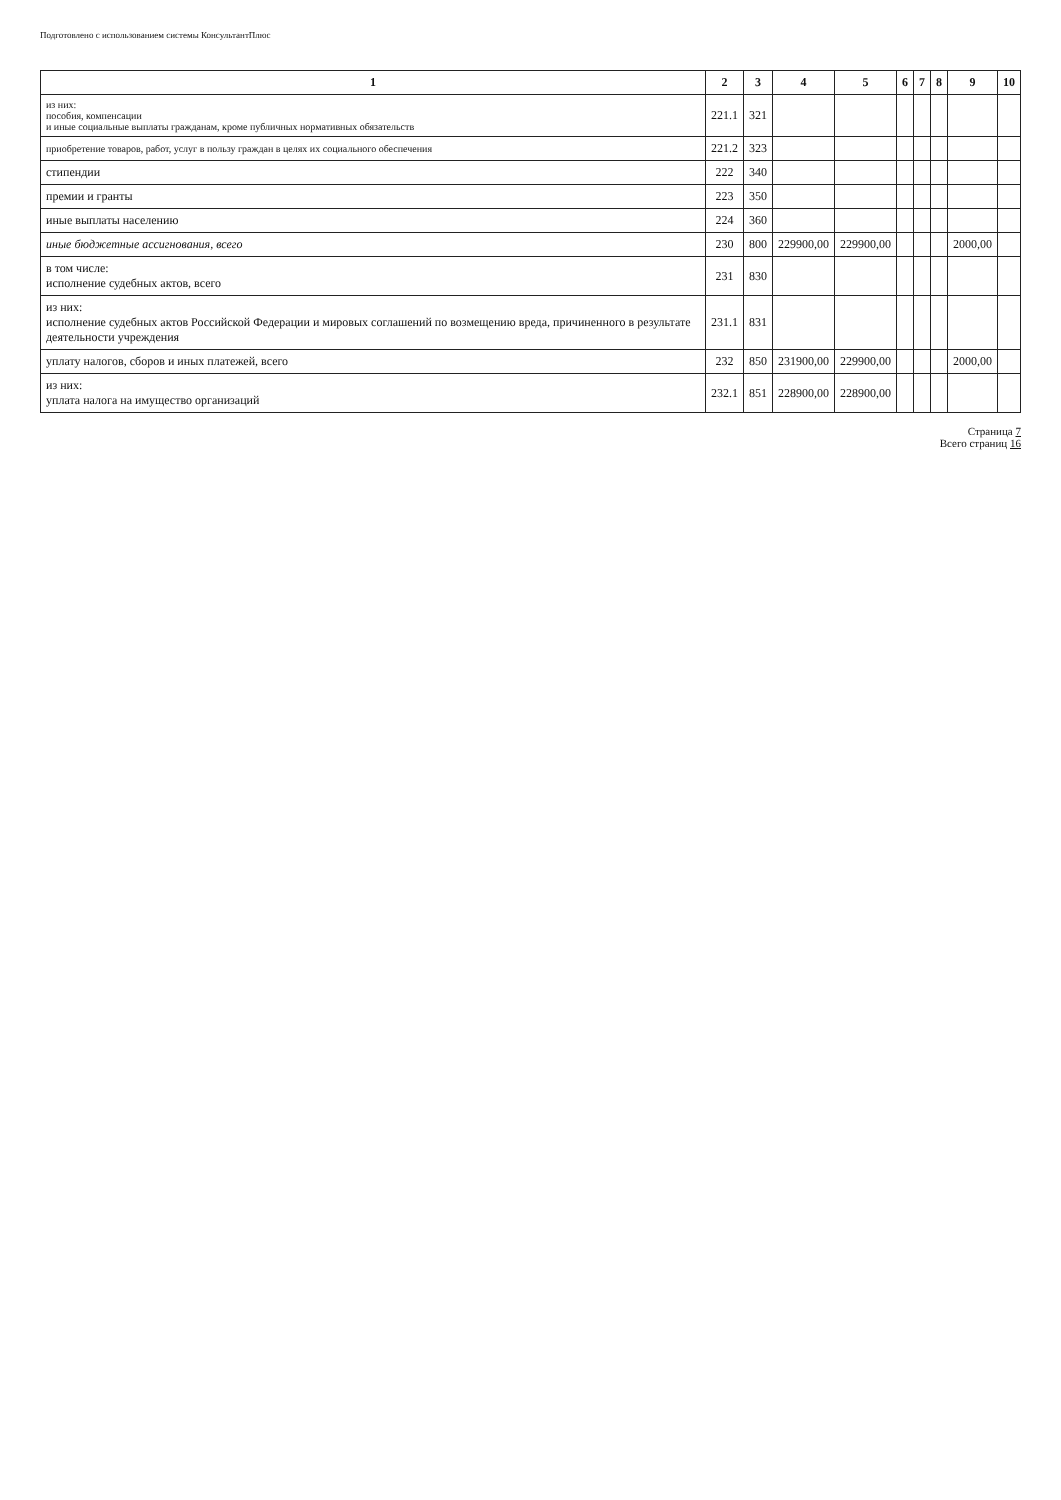Подготовлено с использованием системы КонсультантПлюс
| 1 | 2 | 3 | 4 | 5 | 6 | 7 | 8 | 9 | 10 |
| --- | --- | --- | --- | --- | --- | --- | --- | --- | --- |
| из них: пособия, компенсации и иные социальные выплаты гражданам, кроме публичных нормативных обязательств | 221.1 | 321 | | | | | | | |
| приобретение товаров, работ, услуг в пользу граждан в целях их социального обеспечения | 221.2 | 323 | | | | | | | |
| стипендии | 222 | 340 | | | | | | | |
| премии и гранты | 223 | 350 | | | | | | | |
| иные выплаты населению | 224 | 360 | | | | | | | |
| иные бюджетные ассигнования, всего | 230 | 800 | 229900,00 | 229900,00 | | | | 2000,00 | |
| в том числе: исполнение судебных актов, всего | 231 | 830 | | | | | | | |
| из них: исполнение судебных актов Российской Федерации и мировых соглашений по возмещению вреда, причиненного в результате деятельности учреждения | 231.1 | 831 | | | | | | | |
| уплату налогов, сборов и иных платежей, всего | 232 | 850 | 231900,00 | 229900,00 | | | | 2000,00 | |
| из них: уплата налога на имущество организаций | 232.1 | 851 | 228900,00 | 228900,00 | | | | | |
Страница 7
Всего страниц 16